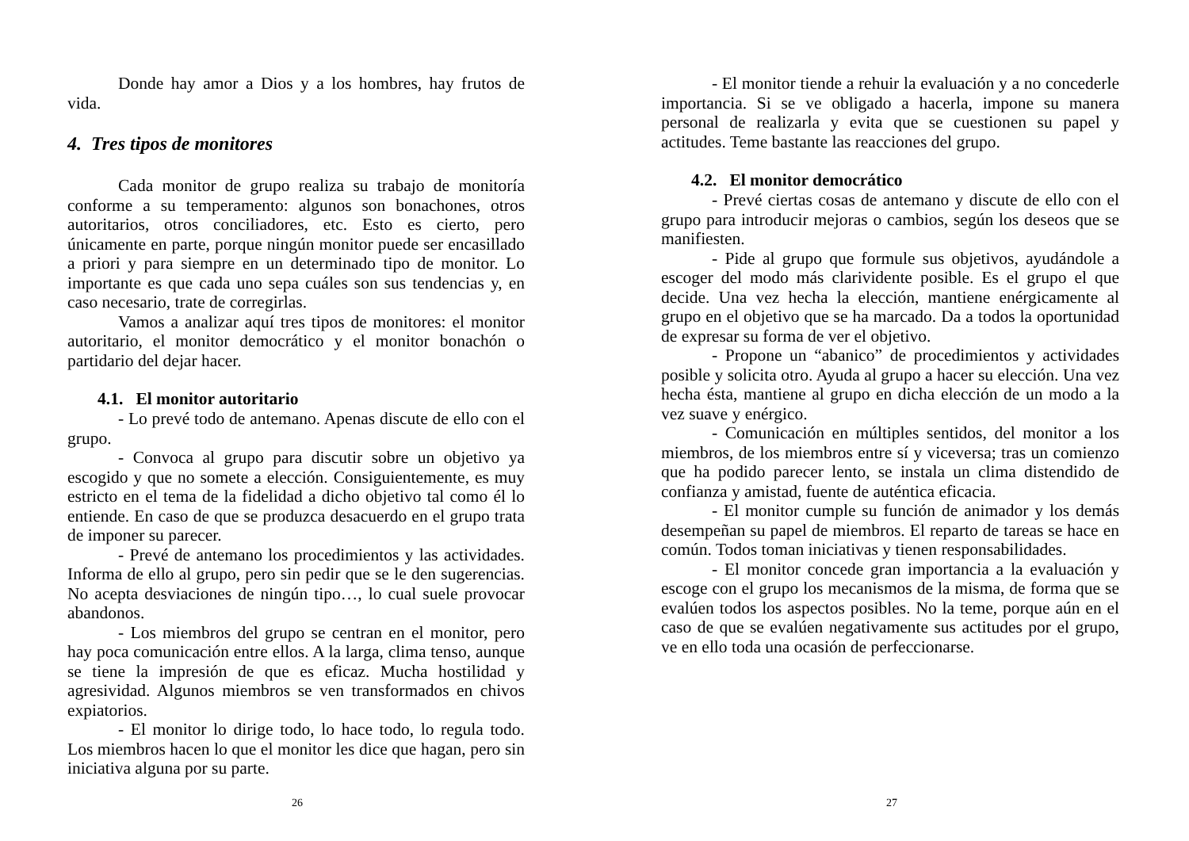Donde hay amor a Dios y a los hombres, hay frutos de vida.
4. Tres tipos de monitores
Cada monitor de grupo realiza su trabajo de monitoría conforme a su temperamento: algunos son bonachones, otros autoritarios, otros conciliadores, etc. Esto es cierto, pero únicamente en parte, porque ningún monitor puede ser encasillado a priori y para siempre en un determinado tipo de monitor. Lo importante es que cada uno sepa cuáles son sus tendencias y, en caso necesario, trate de corregirlas.
Vamos a analizar aquí tres tipos de monitores: el monitor autoritario, el monitor democrático y el monitor bonachón o partidario del dejar hacer.
4.1. El monitor autoritario
- Lo prevé todo de antemano. Apenas discute de ello con el grupo.
- Convoca al grupo para discutir sobre un objetivo ya escogido y que no somete a elección. Consiguientemente, es muy estricto en el tema de la fidelidad a dicho objetivo tal como él lo entiende. En caso de que se produzca desacuerdo en el grupo trata de imponer su parecer.
- Prevé de antemano los procedimientos y las actividades. Informa de ello al grupo, pero sin pedir que se le den sugerencias. No acepta desviaciones de ningún tipo…, lo cual suele provocar abandonos.
- Los miembros del grupo se centran en el monitor, pero hay poca comunicación entre ellos. A la larga, clima tenso, aunque se tiene la impresión de que es eficaz. Mucha hostilidad y agresividad. Algunos miembros se ven transformados en chivos expiatorios.
- El monitor lo dirige todo, lo hace todo, lo regula todo. Los miembros hacen lo que el monitor les dice que hagan, pero sin iniciativa alguna por su parte.
26
- El monitor tiende a rehuir la evaluación y a no concederle importancia. Si se ve obligado a hacerla, impone su manera personal de realizarla y evita que se cuestionen su papel y actitudes. Teme bastante las reacciones del grupo.
4.2. El monitor democrático
- Prevé ciertas cosas de antemano y discute de ello con el grupo para introducir mejoras o cambios, según los deseos que se manifiesten.
- Pide al grupo que formule sus objetivos, ayudándole a escoger del modo más clarividente posible. Es el grupo el que decide. Una vez hecha la elección, mantiene enérgicamente al grupo en el objetivo que se ha marcado. Da a todos la oportunidad de expresar su forma de ver el objetivo.
- Propone un “abanico” de procedimientos y actividades posible y solicita otro. Ayuda al grupo a hacer su elección. Una vez hecha ésta, mantiene al grupo en dicha elección de un modo a la vez suave y enérgico.
- Comunicación en múltiples sentidos, del monitor a los miembros, de los miembros entre sí y viceversa; tras un comienzo que ha podido parecer lento, se instala un clima distendido de confianza y amistad, fuente de auténtica eficacia.
- El monitor cumple su función de animador y los demás desempeñan su papel de miembros. El reparto de tareas se hace en común. Todos toman iniciativas y tienen responsabilidades.
- El monitor concede gran importancia a la evaluación y escoge con el grupo los mecanismos de la misma, de forma que se evalúen todos los aspectos posibles. No la teme, porque aún en el caso de que se evalúen negativamente sus actitudes por el grupo, ve en ello toda una ocasión de perfeccionarse.
27